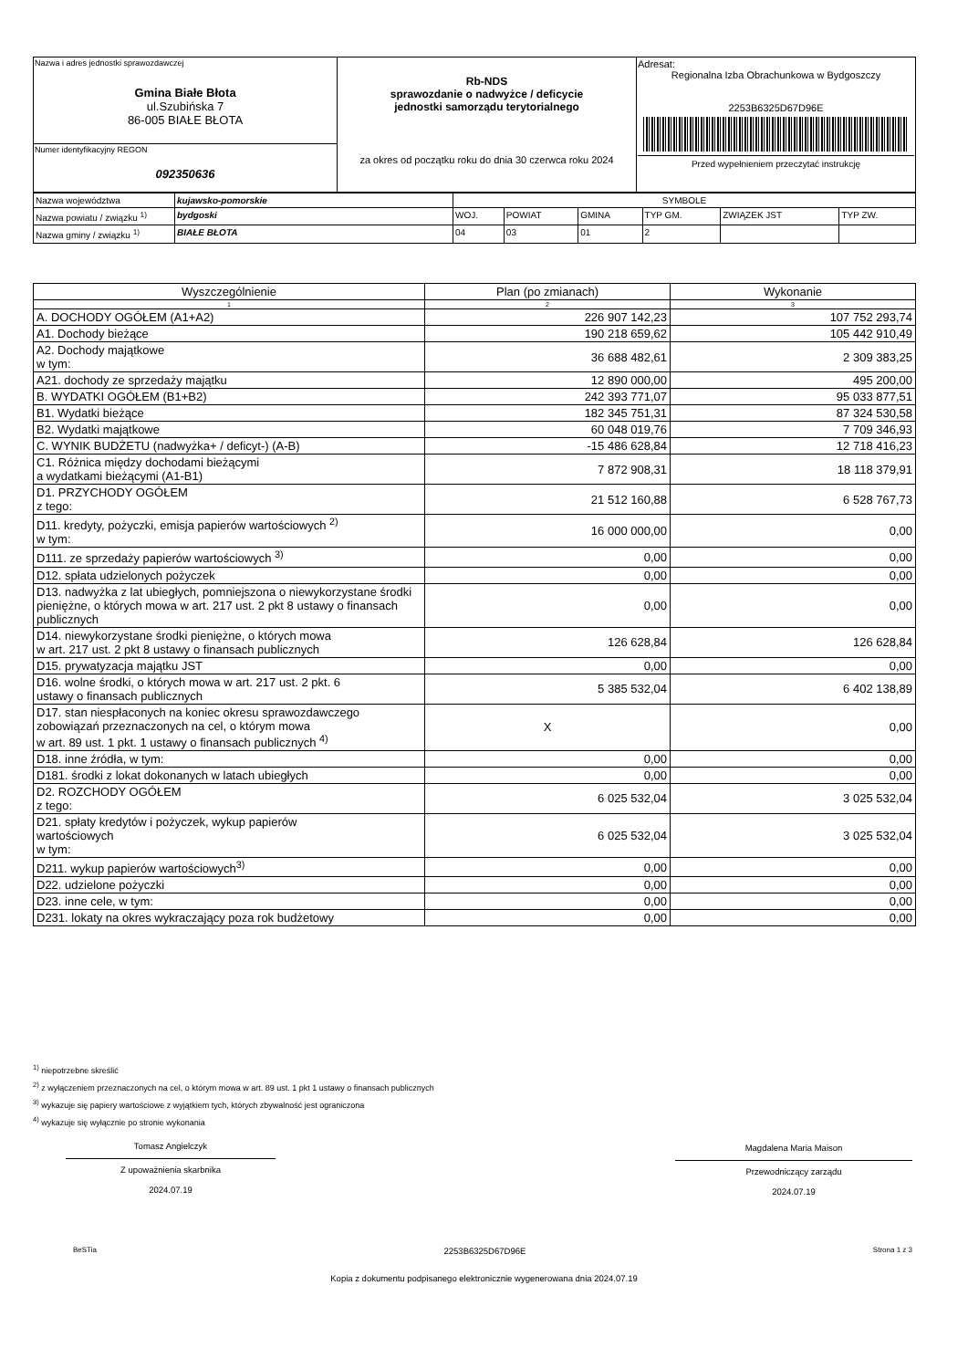| Nazwa i adres jednostki sprawozdawczej Gmina Białe Błota ul.Szubińska 7 86-005 BIAŁE BŁOTA | Rb-NDS sprawozdanie o nadwyżce / deficycie jednostki samorządu terytorialnego za okres od początku roku do dnia 30 czerwca roku 2024 | Adresat: Regionalna Izba Obrachunkowa w Bydgoszczy 2253B6325D67D96E Przed wypełnieniem przeczytać instrukcję |
| Numer identyfikacyjny REGON 092350636 | | |
| Nazwa województwa | kujawsko-pomorskie | SYMBOLE | | | | | |
| Nazwa powiatu / związku <sup>1)</sup> | bydgoski | WOJ. | POWIAT | GMINA | TYP GM. | ZWIĄZEK JST | TYP ZW. |
| Nazwa gminy / związku <sup>1)</sup> | BIAŁE BŁOTA | 04 | 03 | 01 | 2 | | |
| Wyszczególnienie | Plan (po zmianach) | Wykonanie |
| --- | --- | --- |
| 1 | 2 | 3 |
| A. DOCHODY OGÓŁEM (A1+A2) | 226 907 142,23 | 107 752 293,74 |
| A1. Dochody bieżące | 190 218 659,62 | 105 442 910,49 |
| A2. Dochody majątkowe w tym: | 36 688 482,61 | 2 309 383,25 |
| A21. dochody ze sprzedaży majątku | 12 890 000,00 | 495 200,00 |
| B. WYDATKI OGÓŁEM (B1+B2) | 242 393 771,07 | 95 033 877,51 |
| B1. Wydatki bieżące | 182 345 751,31 | 87 324 530,58 |
| B2. Wydatki majątkowe | 60 048 019,76 | 7 709 346,93 |
| C. WYNIK BUDŻETU (nadwyżka+ / deficyt-) (A-B) | -15 486 628,84 | 12 718 416,23 |
| C1. Różnica między dochodami bieżącymi a wydatkami bieżącymi (A1-B1) | 7 872 908,31 | 18 118 379,91 |
| D1. PRZYCHODY OGÓŁEM z tego: | 21 512 160,88 | 6 528 767,73 |
| D11. kredyty, pożyczki, emisja papierów wartościowych <sup>2)</sup> w tym: | 16 000 000,00 | 0,00 |
| D111. ze sprzedaży papierów wartościowych <sup>3)</sup> | 0,00 | 0,00 |
| D12. spłata udzielonych pożyczek | 0,00 | 0,00 |
| D13. nadwyżka z lat ubiegłych, pomniejszona o niewykorzystane środki pieniężne, o których mowa w art. 217 ust. 2 pkt 8 ustawy o finansach publicznych | 0,00 | 0,00 |
| D14. niewykorzystane środki pieniężne, o których mowa w art. 217 ust. 2 pkt 8 ustawy o finansach publicznych | 126 628,84 | 126 628,84 |
| D15. prywatyzacja majątku JST | 0,00 | 0,00 |
| D16. wolne środki, o których mowa w art. 217 ust. 2 pkt. 6 ustawy o finansach publicznych | 5 385 532,04 | 6 402 138,89 |
| D17. stan niespłaconych na koniec okresu sprawozdawczego zobowiązań przeznaczonych na cel, o którym mowa w art. 89 ust. 1 pkt. 1 ustawy o finansach publicznych <sup>4)</sup> | X | 0,00 |
| D18. inne źródła, w tym: | 0,00 | 0,00 |
| D181. środki z lokat dokonanych w latach ubiegłych | 0,00 | 0,00 |
| D2. ROZCHODY OGÓŁEM z tego: | 6 025 532,04 | 3 025 532,04 |
| D21. spłaty kredytów i pożyczek, wykup papierów wartościowych w tym: | 6 025 532,04 | 3 025 532,04 |
| D211. wykup papierów wartościowych<sup>3)</sup> | 0,00 | 0,00 |
| D22. udzielone pożyczki | 0,00 | 0,00 |
| D23. inne cele, w tym: | 0,00 | 0,00 |
| D231. lokaty na okres wykraczający poza rok budżetowy | 0,00 | 0,00 |
<sup>1)</sup> niepotrzebne skreślić
<sup>2)</sup> z wyłączeniem przeznaczonych na cel, o którym mowa w art. 89 ust. 1 pkt 1 ustawy o finansach publicznych
<sup>3)</sup> wykazuje się papiery wartościowe z wyjątkiem tych, których zbywalność jest ograniczona
<sup>4)</sup> wykazuje się wyłącznie po stronie wykonania
Tomasz Angielczyk
Z upoważnienia skarbnika
2024.07.19
Magdalena Maria Maison
Przewodniczący zarządu
2024.07.19
BeSTia 2253B6325D67D96E Strona 1 z 3
Kopia z dokumentu podpisanego elektronicznie wygenerowana dnia 2024.07.19